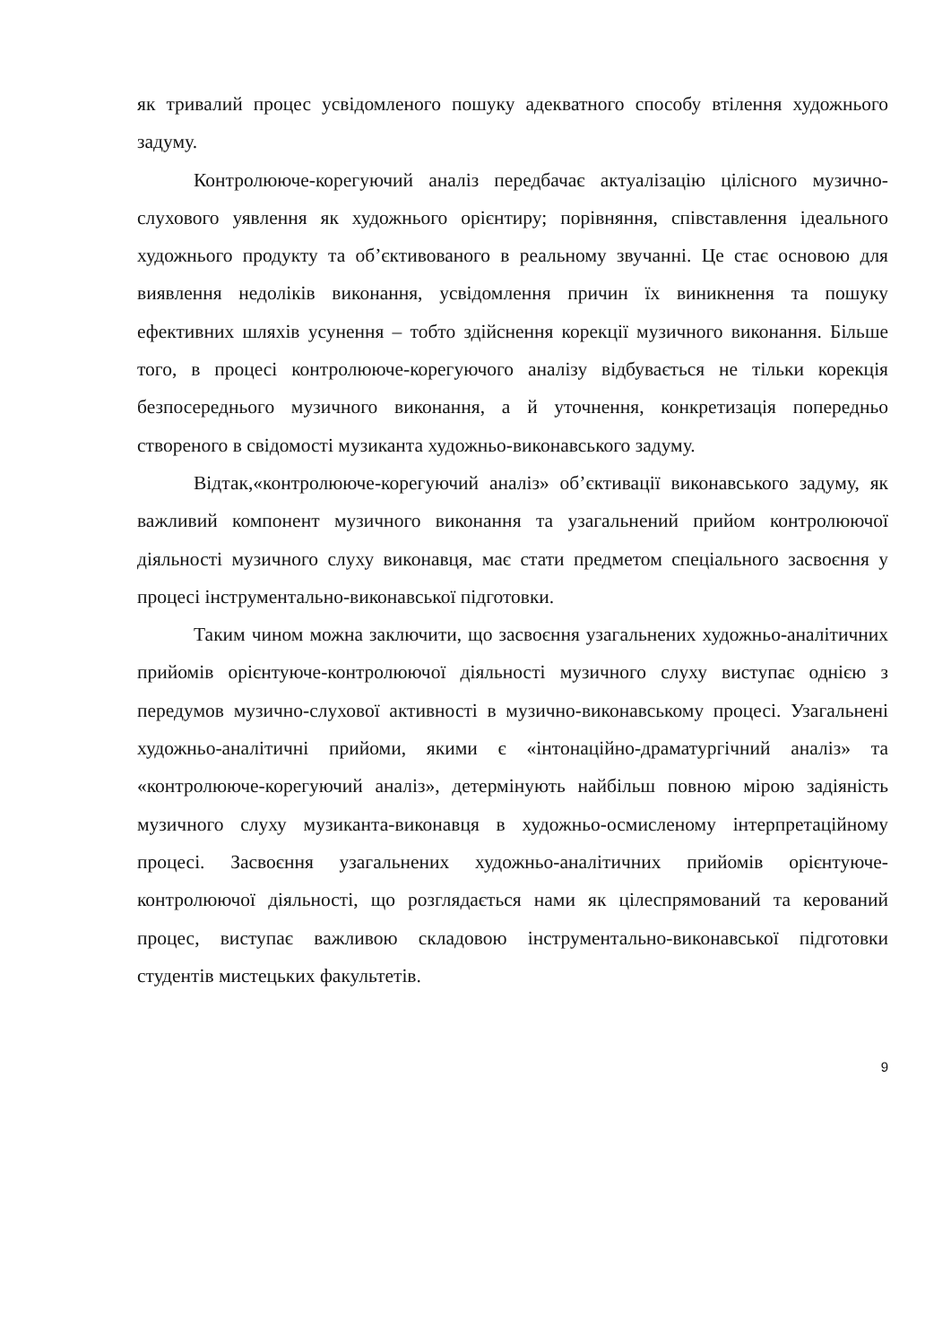як тривалий процес усвідомленого пошуку адекватного способу втілення художнього задуму.
Контролююче-корегуючий аналіз передбачає актуалізацію цілісного музично-слухового уявлення як художнього орієнтиру; порівняння, співставлення ідеального художнього продукту та об’єктивованого в реальному звучанні. Це стає основою для виявлення недоліків виконання, усвідомлення причин їх виникнення та пошуку ефективних шляхів усунення – тобто здійснення корекції музичного виконання. Більше того, в процесі контролююче-корегуючого аналізу відбувається не тільки корекція безпосереднього музичного виконання, а й уточнення, конкретизація попередньо створеного в свідомості музиканта художньо-виконавського задуму.
Відтак,«контролююче-корегуючий аналіз» об’єктивації виконавського задуму, як важливий компонент музичного виконання та узагальнений прийом контролюючої діяльності музичного слуху виконавця, має стати предметом спеціального засвоєння у процесі інструментально-виконавської підготовки.
Таким чином можна заключити, що засвоєння узагальнених художньо-аналітичних прийомів орієнтуюче-контролюючої діяльності музичного слуху виступає однією з передумов музично-слухової активності в музично-виконавському процесі. Узагальнені художньо-аналітичні прийоми, якими є «інтонаційно-драматургічний аналіз» та «контролююче-корегуючий аналіз», детермінують найбільш повною мірою задіяність музичного слуху музиканта-виконавця в художньо-осмисленому інтерпретаційному процесі. Засвоєння узагальнених художньо-аналітичних прийомів орієнтуюче-контролюючої діяльності, що розглядається нами як цілеспрямований та керований процес, виступає важливою складовою інструментально-виконавської підготовки студентів мистецьких факультетів.
9